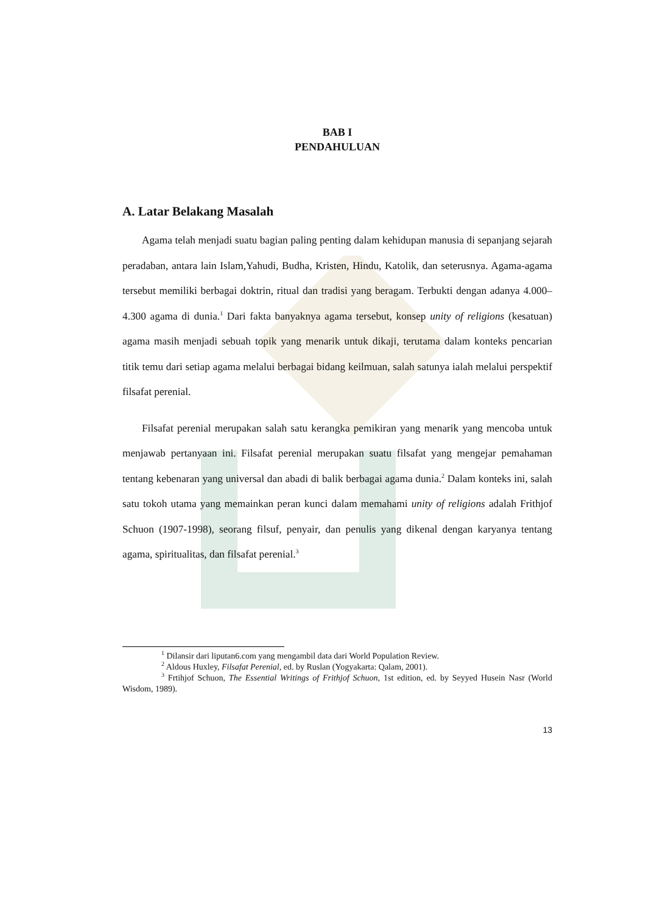BAB I
PENDAHULUAN
A. Latar Belakang Masalah
Agama telah menjadi suatu bagian paling penting dalam kehidupan manusia di sepanjang sejarah peradaban, antara lain Islam,Yahudi, Budha, Kristen, Hindu, Katolik, dan seterusnya. Agama-agama tersebut memiliki berbagai doktrin, ritual dan tradisi yang beragam. Terbukti dengan adanya 4.000–4.300 agama di dunia.<sup>1</sup> Dari fakta banyaknya agama tersebut, konsep unity of religions (kesatuan) agama masih menjadi sebuah topik yang menarik untuk dikaji, terutama dalam konteks pencarian titik temu dari setiap agama melalui berbagai bidang keilmuan, salah satunya ialah melalui perspektif filsafat perenial.
Filsafat perenial merupakan salah satu kerangka pemikiran yang menarik yang mencoba untuk menjawab pertanyaan ini. Filsafat perenial merupakan suatu filsafat yang mengejar pemahaman tentang kebenaran yang universal dan abadi di balik berbagai agama dunia.<sup>2</sup> Dalam konteks ini, salah satu tokoh utama yang memainkan peran kunci dalam memahami unity of religions adalah Frithjof Schuon (1907-1998), seorang filsuf, penyair, dan penulis yang dikenal dengan karyanya tentang agama, spiritualitas, dan filsafat perenial.<sup>3</sup>
<sup>1</sup> Dilansir dari liputan6.com yang mengambil data dari World Population Review.
<sup>2</sup> Aldous Huxley, Filsafat Perenial, ed. by Ruslan (Yogyakarta: Qalam, 2001).
<sup>3</sup> Frtihjof Schuon, The Essential Writings of Frithjof Schuon, 1st edition, ed. by Seyyed Husein Nasr (World Wisdom, 1989).
13